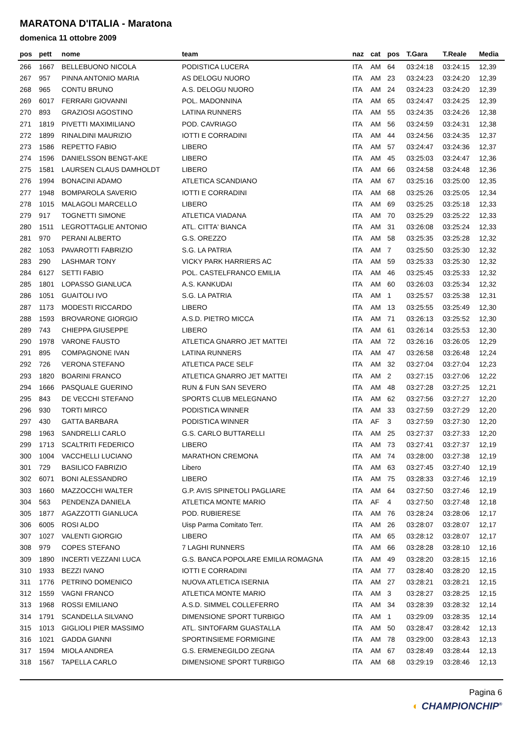MARATONA D'ITALIA - Maratona
domenica 11 ottobre 2009
| pos | pett | nome | team | naz | cat | pos | T.Gara | T.Reale | Media |
| --- | --- | --- | --- | --- | --- | --- | --- | --- | --- |
| 266 | 1667 | BELLEBUONO NICOLA | PODISTICA LUCERA | ITA | AM | 64 | 03:24:18 | 03:24:15 | 12,39 |
| 267 | 957 | PINNA ANTONIO MARIA | AS DELOGU NUORO | ITA | AM | 23 | 03:24:23 | 03:24:20 | 12,39 |
| 268 | 965 | CONTU BRUNO | A.S. DELOGU NUORO | ITA | AM | 24 | 03:24:23 | 03:24:20 | 12,39 |
| 269 | 6017 | FERRARI GIOVANNI | POL. MADONNINA | ITA | AM | 65 | 03:24:47 | 03:24:25 | 12,39 |
| 270 | 893 | GRAZIOSI AGOSTINO | LATINA RUNNERS | ITA | AM | 55 | 03:24:35 | 03:24:26 | 12,38 |
| 271 | 1819 | PIVETTI MAXIMILIANO | POD. CAVRIAGO | ITA | AM | 56 | 03:24:59 | 03:24:31 | 12,38 |
| 272 | 1899 | RINALDINI MAURIZIO | IOTTI E CORRADINI | ITA | AM | 44 | 03:24:56 | 03:24:35 | 12,37 |
| 273 | 1586 | REPETTO FABIO | LIBERO | ITA | AM | 57 | 03:24:47 | 03:24:36 | 12,37 |
| 274 | 1596 | DANIELSSON BENGT-AKE | LIBERO | ITA | AM | 45 | 03:25:03 | 03:24:47 | 12,36 |
| 275 | 1581 | LAURSEN CLAUS DAMHOLDT | LIBERO | ITA | AM | 66 | 03:24:58 | 03:24:48 | 12,36 |
| 276 | 1994 | BONACINI ADAMO | ATLETICA SCANDIANO | ITA | AM | 67 | 03:25:16 | 03:25:00 | 12,35 |
| 277 | 1948 | BOMPAROLA SAVERIO | IOTTI E CORRADINI | ITA | AM | 68 | 03:25:26 | 03:25:05 | 12,34 |
| 278 | 1015 | MALAGOLI MARCELLO | LIBERO | ITA | AM | 69 | 03:25:25 | 03:25:18 | 12,33 |
| 279 | 917 | TOGNETTI SIMONE | ATLETICA VIADANA | ITA | AM | 70 | 03:25:29 | 03:25:22 | 12,33 |
| 280 | 1511 | LEGROTTAGLIE ANTONIO | ATL. CITTA' BIANCA | ITA | AM | 31 | 03:26:08 | 03:25:24 | 12,33 |
| 281 | 970 | PERANI ALBERTO | G.S. OREZZO | ITA | AM | 58 | 03:25:35 | 03:25:28 | 12,32 |
| 282 | 1053 | PAVAROTTI FABRIZIO | S.G. LA PATRIA | ITA | AM | 7 | 03:25:50 | 03:25:30 | 12,32 |
| 283 | 290 | LASHMAR TONY | VICKY PARK HARRIERS AC | ITA | AM | 59 | 03:25:33 | 03:25:30 | 12,32 |
| 284 | 6127 | SETTI FABIO | POL. CASTELFRANCO EMILIA | ITA | AM | 46 | 03:25:45 | 03:25:33 | 12,32 |
| 285 | 1801 | LOPASSO GIANLUCA | A.S. KANKUDAI | ITA | AM | 60 | 03:26:03 | 03:25:34 | 12,32 |
| 286 | 1051 | GUAITOLI IVO | S.G. LA PATRIA | ITA | AM | 1 | 03:25:57 | 03:25:38 | 12,31 |
| 287 | 1173 | MODESTI RICCARDO | LIBERO | ITA | AM | 13 | 03:25:55 | 03:25:49 | 12,30 |
| 288 | 1593 | BROVARONE GIORGIO | A.S.D. PIETRO MICCA | ITA | AM | 71 | 03:26:13 | 03:25:52 | 12,30 |
| 289 | 743 | CHIEPPA GIUSEPPE | LIBERO | ITA | AM | 61 | 03:26:14 | 03:25:53 | 12,30 |
| 290 | 1978 | VARONE FAUSTO | ATLETICA GNARRO JET MATTEI | ITA | AM | 72 | 03:26:16 | 03:26:05 | 12,29 |
| 291 | 895 | COMPAGNONE IVAN | LATINA RUNNERS | ITA | AM | 47 | 03:26:58 | 03:26:48 | 12,24 |
| 292 | 726 | VERONA STEFANO | ATLETICA PACE SELF | ITA | AM | 32 | 03:27:04 | 03:27:04 | 12,23 |
| 293 | 1820 | BOARINI FRANCO | ATLETICA GNARRO JET MATTEI | ITA | AM | 2 | 03:27:15 | 03:27:06 | 12,22 |
| 294 | 1666 | PASQUALE GUERINO | RUN & FUN SAN SEVERO | ITA | AM | 48 | 03:27:28 | 03:27:25 | 12,21 |
| 295 | 843 | DE VECCHI STEFANO | SPORTS CLUB MELEGNANO | ITA | AM | 62 | 03:27:56 | 03:27:27 | 12,20 |
| 296 | 930 | TORTI MIRCO | PODISTICA WINNER | ITA | AM | 33 | 03:27:59 | 03:27:29 | 12,20 |
| 297 | 430 | GATTA BARBARA | PODISTICA WINNER | ITA | AF | 3 | 03:27:59 | 03:27:30 | 12,20 |
| 298 | 1963 | SANDRELLI CARLO | G.S. CARLO BUTTARELLI | ITA | AM | 25 | 03:27:37 | 03:27:33 | 12,20 |
| 299 | 1713 | SCALTRITI FEDERICO | LIBERO | ITA | AM | 73 | 03:27:41 | 03:27:37 | 12,19 |
| 300 | 1004 | VACCHELLI LUCIANO | MARATHON CREMONA | ITA | AM | 74 | 03:28:00 | 03:27:38 | 12,19 |
| 301 | 729 | BASILICO FABRIZIO | Libero | ITA | AM | 63 | 03:27:45 | 03:27:40 | 12,19 |
| 302 | 6071 | BONI ALESSANDRO | LIBERO | ITA | AM | 75 | 03:28:33 | 03:27:46 | 12,19 |
| 303 | 1660 | MAZZOCCHI WALTER | G.P. AVIS SPINETOLI PAGLIARE | ITA | AM | 64 | 03:27:50 | 03:27:46 | 12,19 |
| 304 | 563 | PENDENZA DANIELA | ATLETICA MONTE MARIO | ITA | AF | 4 | 03:27:50 | 03:27:48 | 12,18 |
| 305 | 1877 | AGAZZOTTI GIANLUCA | POD. RUBIERESE | ITA | AM | 76 | 03:28:24 | 03:28:06 | 12,17 |
| 306 | 6005 | ROSI ALDO | Uisp Parma Comitato Terr. | ITA | AM | 26 | 03:28:07 | 03:28:07 | 12,17 |
| 307 | 1027 | VALENTI GIORGIO | LIBERO | ITA | AM | 65 | 03:28:12 | 03:28:07 | 12,17 |
| 308 | 979 | COPES STEFANO | 7 LAGHI RUNNERS | ITA | AM | 66 | 03:28:28 | 03:28:10 | 12,16 |
| 309 | 1890 | INCERTI VEZZANI LUCA | G.S. BANCA POPOLARE EMILIA ROMAGNA | ITA | AM | 49 | 03:28:20 | 03:28:15 | 12,16 |
| 310 | 1933 | BEZZI IVANO | IOTTI E CORRADINI | ITA | AM | 77 | 03:28:40 | 03:28:20 | 12,15 |
| 311 | 1776 | PETRINO DOMENICO | NUOVA ATLETICA ISERNIA | ITA | AM | 27 | 03:28:21 | 03:28:21 | 12,15 |
| 312 | 1559 | VAGNI FRANCO | ATLETICA MONTE MARIO | ITA | AM | 3 | 03:28:27 | 03:28:25 | 12,15 |
| 313 | 1968 | ROSSI EMILIANO | A.S.D. SIMMEL COLLEFERRO | ITA | AM | 34 | 03:28:39 | 03:28:32 | 12,14 |
| 314 | 1791 | SCANDELLA SILVANO | DIMENSIONE SPORT TURBIGO | ITA | AM | 1 | 03:29:09 | 03:28:35 | 12,14 |
| 315 | 1013 | GIGLIOLI PIER MASSIMO | ATL. SINTOFARM GUASTALLA | ITA | AM | 50 | 03:28:47 | 03:28:42 | 12,13 |
| 316 | 1021 | GADDA GIANNI | SPORTINSIEME FORMIGINE | ITA | AM | 78 | 03:29:00 | 03:28:43 | 12,13 |
| 317 | 1594 | MIOLA ANDREA | G.S. ERMENEGILDO ZEGNA | ITA | AM | 67 | 03:28:49 | 03:28:44 | 12,13 |
| 318 | 1567 | TAPELLA CARLO | DIMENSIONE SPORT TURBIGO | ITA | AM | 68 | 03:29:19 | 03:28:46 | 12,13 |
Pagina 6
◐ CHAMPIONCHIP<sup>®</sup>